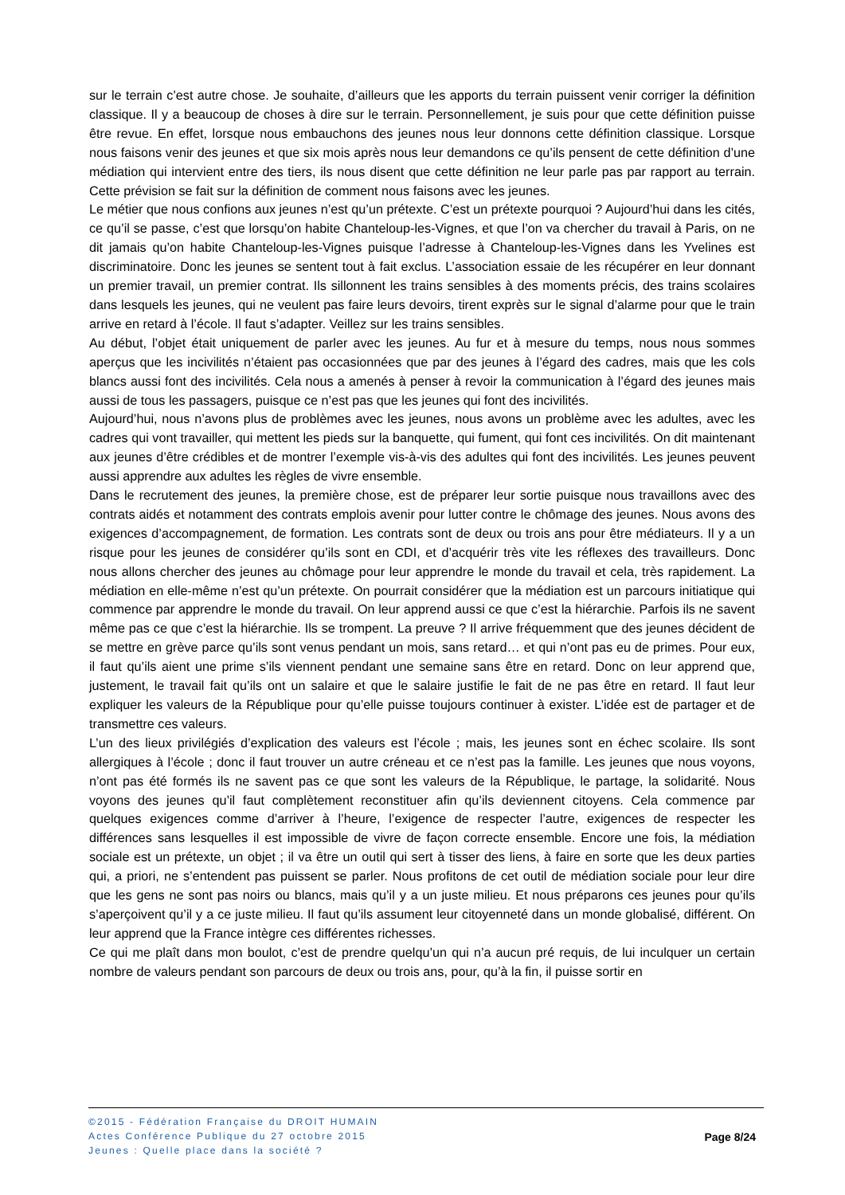sur le terrain c’est autre chose. Je souhaite, d’ailleurs que les apports du terrain puissent venir corriger la définition classique. Il y a beaucoup de choses à dire sur le terrain. Personnellement, je suis pour que cette définition puisse être revue. En effet, lorsque nous embauchons des jeunes nous leur donnons cette définition classique. Lorsque nous faisons venir des jeunes et que six mois après nous leur demandons ce qu’ils pensent de cette définition d’une médiation qui intervient entre des tiers, ils nous disent que cette définition ne leur parle pas par rapport au terrain. Cette prévision se fait sur la définition de comment nous faisons avec les jeunes.
Le métier que nous confions aux jeunes n’est qu’un prétexte. C’est un prétexte pourquoi ? Aujourd’hui dans les cités, ce qu’il se passe, c’est que lorsqu’on habite Chanteloup-les-Vignes, et que l’on va chercher du travail à Paris, on ne dit jamais qu’on habite Chanteloup-les-Vignes puisque l’adresse à Chanteloup-les-Vignes dans les Yvelines est discriminatoire. Donc les jeunes se sentent tout à fait exclus. L’association essaie de les récupérer en leur donnant un premier travail, un premier contrat. Ils sillonnent les trains sensibles à des moments précis, des trains scolaires dans lesquels les jeunes, qui ne veulent pas faire leurs devoirs, tirent exprès sur le signal d’alarme pour que le train arrive en retard à l’école. Il faut s’adapter. Veillez sur les trains sensibles.
Au début, l’objet était uniquement de parler avec les jeunes. Au fur et à mesure du temps, nous nous sommes aperçus que les incivilités n’étaient pas occasionnées que par des jeunes à l’égard des cadres, mais que les cols blancs aussi font des incivilités. Cela nous a amenés à penser à revoir la communication à l’égard des jeunes mais aussi de tous les passagers, puisque ce n’est pas que les jeunes qui font des incivilités.
Aujourd’hui, nous n’avons plus de problèmes avec les jeunes, nous avons un problème avec les adultes, avec les cadres qui vont travailler, qui mettent les pieds sur la banquette, qui fument, qui font ces incivilités. On dit maintenant aux jeunes d’être crédibles et de montrer l’exemple vis-à-vis des adultes qui font des incivilités. Les jeunes peuvent aussi apprendre aux adultes les règles de vivre ensemble.
Dans le recrutement des jeunes, la première chose, est de préparer leur sortie puisque nous travaillons avec des contrats aidés et notamment des contrats emplois avenir pour lutter contre le chômage des jeunes. Nous avons des exigences d’accompagnement, de formation. Les contrats sont de deux ou trois ans pour être médiateurs. Il y a un risque pour les jeunes de considérer qu’ils sont en CDI, et d’acquérir très vite les réflexes des travailleurs. Donc nous allons chercher des jeunes au chômage pour leur apprendre le monde du travail et cela, très rapidement. La médiation en elle-même n’est qu’un prétexte. On pourrait considérer que la médiation est un parcours initiatique qui commence par apprendre le monde du travail. On leur apprend aussi ce que c’est la hiérarchie. Parfois ils ne savent même pas ce que c’est la hiérarchie. Ils se trompent. La preuve ? Il arrive fréquemment que des jeunes décident de se mettre en grève parce qu’ils sont venus pendant un mois, sans retard… et qui n’ont pas eu de primes. Pour eux, il faut qu’ils aient une prime s’ils viennent pendant une semaine sans être en retard. Donc on leur apprend que, justement, le travail fait qu’ils ont un salaire et que le salaire justifie le fait de ne pas être en retard. Il faut leur expliquer les valeurs de la République pour qu’elle puisse toujours continuer à exister. L’idée est de partager et de transmettre ces valeurs.
L’un des lieux privilégiés d’explication des valeurs est l’école ; mais, les jeunes sont en échec scolaire. Ils sont allergiques à l’école ; donc il faut trouver un autre créneau et ce n’est pas la famille. Les jeunes que nous voyons, n’ont pas été formés ils ne savent pas ce que sont les valeurs de la République, le partage, la solidarité. Nous voyons des jeunes qu’il faut complètement reconstituer afin qu’ils deviennent citoyens. Cela commence par quelques exigences comme d’arriver à l’heure, l’exigence de respecter l’autre, exigences de respecter les différences sans lesquelles il est impossible de vivre de façon correcte ensemble. Encore une fois, la médiation sociale est un prétexte, un objet ; il va être un outil qui sert à tisser des liens, à faire en sorte que les deux parties qui, a priori, ne s’entendent pas puissent se parler. Nous profitons de cet outil de médiation sociale pour leur dire que les gens ne sont pas noirs ou blancs, mais qu’il y a un juste milieu. Et nous préparons ces jeunes pour qu’ils s’aperçoivent qu’il y a ce juste milieu. Il faut qu’ils assument leur citoyenneté dans un monde globalisé, différent. On leur apprend que la France intègre ces différentes richesses.
Ce qui me plaît dans mon boulot, c’est de prendre quelqu’un qui n’a aucun pré requis, de lui inculquer un certain nombre de valeurs pendant son parcours de deux ou trois ans, pour, qu’à la fin, il puisse sortir en
©2015 - Fédération Française du DROIT HUMAIN
Actes Conférence Publique du 27 octobre 2015
Jeunes : Quelle place dans la société ?
Page 8/24